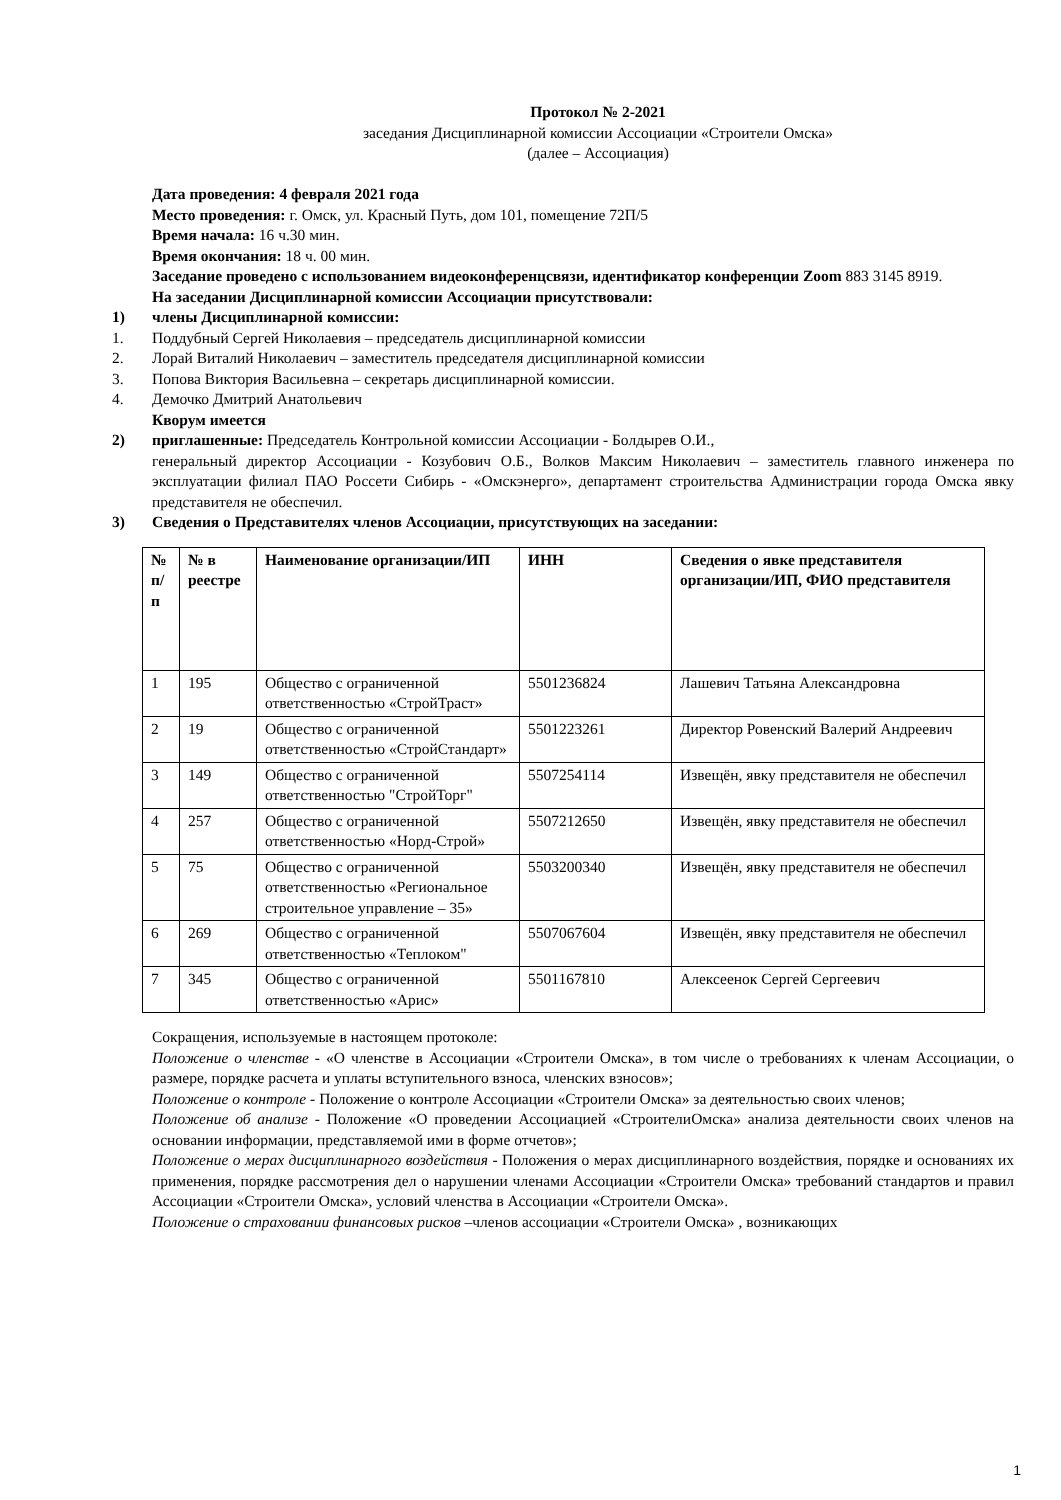Протокол № 2-2021
заседания Дисциплинарной комиссии Ассоциации «Строители Омска»
(далее – Ассоциация)
Дата проведения: 4 февраля 2021 года
Место проведения: г. Омск, ул. Красный Путь, дом 101, помещение 72П/5
Время начала: 16 ч.30 мин.
Время окончания: 18 ч. 00 мин.
Заседание проведено с использованием видеоконференцсвязи, идентификатор конференции Zoom 883 3145 8919.
На заседании Дисциплинарной комиссии Ассоциации присутствовали:
1) члены Дисциплинарной комиссии:
1. Поддубный Сергей Николаевия – председатель дисциплинарной комиссии
2. Лорай Виталий Николаевич – заместитель председателя дисциплинарной комиссии
3. Попова Виктория Васильевна – секретарь дисциплинарной комиссии.
4. Демочко Дмитрий Анатольевич
Кворум имеется
2) приглашенные: Председатель Контрольной комиссии Ассоциации - Болдырев О.И.,
генеральный директор Ассоциации - Козубович О.Б., Волков Максим Николаевич – заместитель главного инженера по эксплуатации филиал ПАО Россети Сибирь - «Омскэнерго», департамент строительства Администрации города Омска явку представителя не обеспечил.
3) Сведения о Представителях членов Ассоциации, присутствующих на заседании:
| № п/п | № в реестре | Наименование организации/ИП | ИНН | Сведения о явке представителя организации/ИП, ФИО представителя |
| --- | --- | --- | --- | --- |
| 1 | 195 | Общество с ограниченной ответственностью «СтройТраст» | 5501236824 | Лашевич Татьяна Александровна |
| 2 | 19 | Общество с ограниченной ответственностью «СтройСтандарт» | 5501223261 | Директор Ровенский Валерий Андреевич |
| 3 | 149 | Общество с ограниченной ответственностью "СтройТорг" | 5507254114 | Извещён, явку представителя не обеспечил |
| 4 | 257 | Общество с ограниченной ответственностью «Норд-Строй» | 5507212650 | Извещён, явку представителя не обеспечил |
| 5 | 75 | Общество с ограниченной ответственностью «Региональное строительное управление – 35» | 5503200340 | Извещён, явку представителя не обеспечил |
| 6 | 269 | Общество с ограниченной ответственностью «Теплоком" | 5507067604 | Извещён, явку представителя не обеспечил |
| 7 | 345 | Общество с ограниченной ответственностью «Арис» | 5501167810 | Алексеенок Сергей Сергеевич |
Сокращения, используемые в настоящем протоколе:
Положение о членстве - «О членстве в Ассоциации «Строители Омска», в том числе о требованиях к членам Ассоциации, о размере, порядке расчета и уплаты вступительного взноса, членских взносов»;
Положение о контроле - Положение о контроле Ассоциации «Строители Омска» за деятельностью своих членов;
Положение об анализе - Положение «О проведении Ассоциацией «СтроителиОмска» анализа деятельности своих членов на основании информации, представляемой ими в форме отчетов»;
Положение о мерах дисциплинарного воздействия - Положения о мерах дисциплинарного воздействия, порядке и основаниях их применения, порядке рассмотрения дел о нарушении членами Ассоциации «Строители Омска» требований стандартов и правил Ассоциации «Строители Омска», условий членства в Ассоциации «Строители Омска».
Положение о страховании финансовых рисков –членов ассоциации «Строители Омска» , возникающих
1